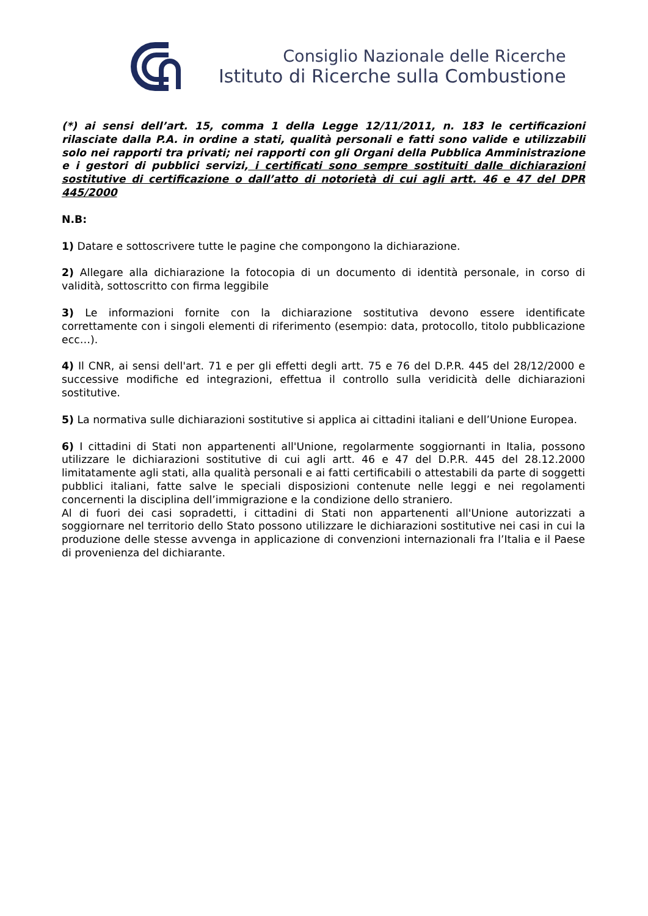Consiglio Nazionale delle Ricerche
Istituto di Ricerche sulla Combustione
(*) ai sensi dell’art. 15, comma 1 della Legge 12/11/2011, n. 183 le certificazioni rilasciate dalla P.A. in ordine a stati, qualità personali e fatti sono valide e utilizzabili solo nei rapporti tra privati; nei rapporti con gli Organi della Pubblica Amministrazione e i gestori di pubblici servizi, i certificati sono sempre sostituiti dalle dichiarazioni sostitutive di certificazione o dall’atto di notorietà di cui agli artt. 46 e 47 del DPR 445/2000
N.B:
1) Datare e sottoscrivere tutte le pagine che compongono la dichiarazione.
2) Allegare alla dichiarazione la fotocopia di un documento di identità personale, in corso di validità, sottoscritto con firma leggibile
3) Le informazioni fornite con la dichiarazione sostitutiva devono essere identificate correttamente con i singoli elementi di riferimento (esempio: data, protocollo, titolo pubblicazione ecc…).
4) Il CNR, ai sensi dell'art. 71 e per gli effetti degli artt. 75 e 76 del D.P.R. 445 del 28/12/2000 e successive modifiche ed integrazioni, effettua il controllo sulla veridicità delle dichiarazioni sostitutive.
5) La normativa sulle dichiarazioni sostitutive si applica ai cittadini italiani e dell’Unione Europea.
6) I cittadini di Stati non appartenenti all'Unione, regolarmente soggiornanti in Italia, possono utilizzare le dichiarazioni sostitutive di cui agli artt. 46 e 47 del D.P.R. 445 del 28.12.2000 limitatamente agli stati, alla qualità personali e ai fatti certificabili o attestabili da parte di soggetti pubblici italiani, fatte salve le speciali disposizioni contenute nelle leggi e nei regolamenti concernenti la disciplina dell’immigrazione e la condizione dello straniero.
Al di fuori dei casi sopradetti, i cittadini di Stati non appartenenti all'Unione autorizzati a soggiornare nel territorio dello Stato possono utilizzare le dichiarazioni sostitutive nei casi in cui la produzione delle stesse avvenga in applicazione di convenzioni internazionali fra l’Italia e il Paese di provenienza del dichiarante.